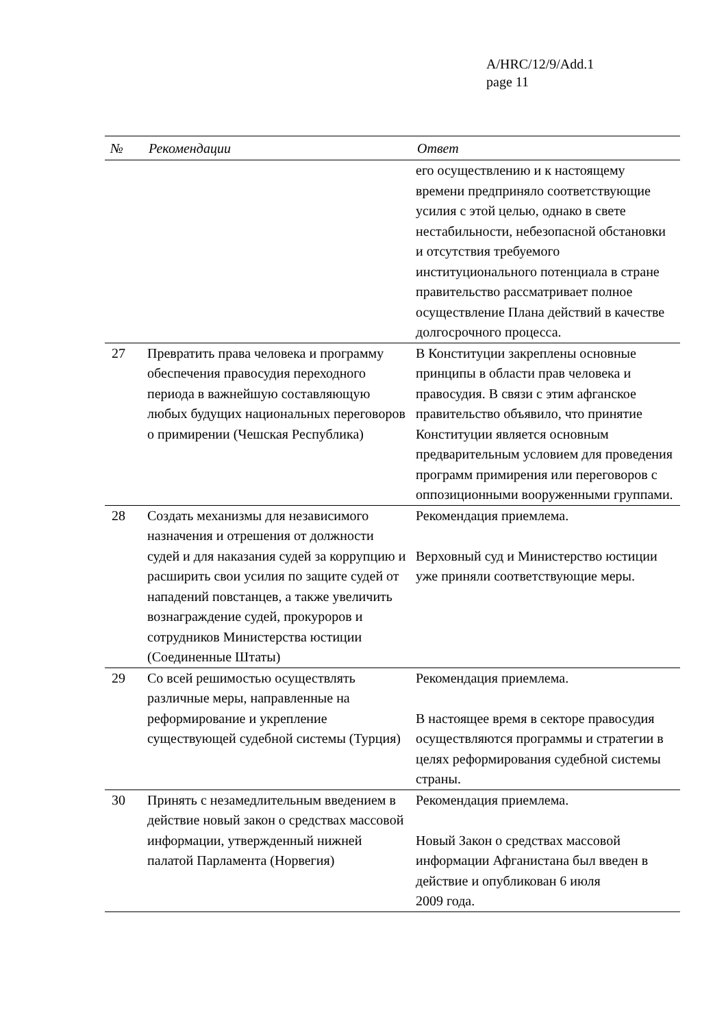A/HRC/12/9/Add.1
page 11
| № | Рекомендации | Ответ |
| --- | --- | --- |
| | | его осуществлению и к настоящему времени предприняло соответствующие усилия с этой целью, однако в свете нестабильности, небезопасной обстановки и отсутствия требуемого институционального потенциала в стране правительство рассматривает полное осуществление Плана действий в качестве долгосрочного процесса. |
| 27 | Превратить права человека и программу обеспечения правосудия переходного периода в важнейшую составляющую любых будущих национальных переговоров о примирении (Чешская Республика) | В Конституции закреплены основные принципы в области прав человека и правосудия. В связи с этим афганское правительство объявило, что принятие Конституции является основным предварительным условием для проведения программ примирения или переговоров с оппозиционными вооруженными группами. |
| 28 | Создать механизмы для независимого назначения и отрешения от должности судей и для наказания судей за коррупцию и расширить свои усилия по защите судей от нападений повстанцев, а также увеличить вознаграждение судей, прокуроров и сотрудников Министерства юстиции (Соединенные Штаты) | Рекомендация приемлема. Верховный суд и Министерство юстиции уже приняли соответствующие меры. |
| 29 | Со всей решимостью осуществлять различные меры, направленные на реформирование и укрепление существующей судебной системы (Турция) | Рекомендация приемлема. В настоящее время в секторе правосудия осуществляются программы и стратегии в целях реформирования судебной системы страны. |
| 30 | Принять с незамедлительным введением в действие новый закон о средствах массовой информации, утвержденный нижней палатой Парламента (Норвегия) | Рекомендация приемлема. Новый Закон о средствах массовой информации Афганистана был введен в действие и опубликован 6 июля 2009 года. |